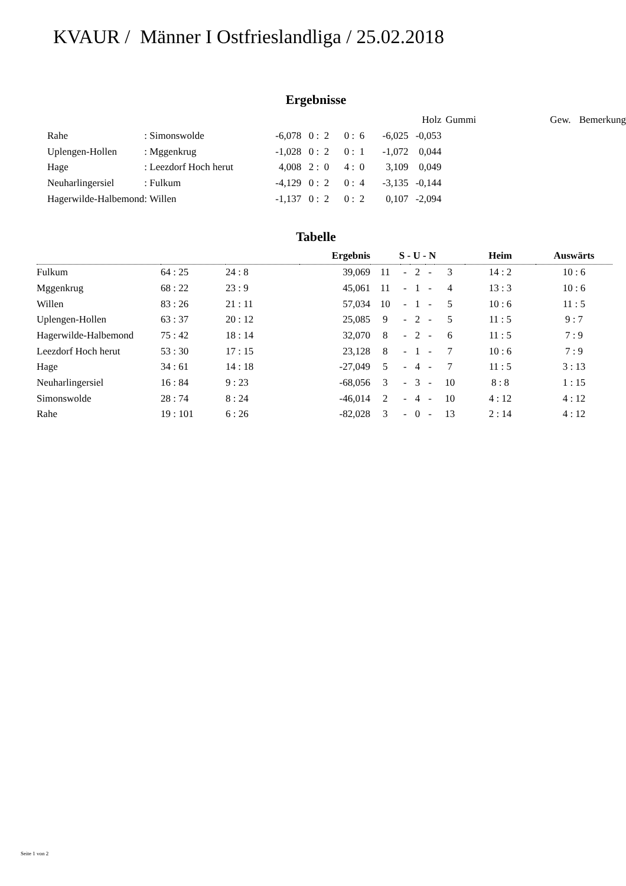KVAUR / Männer I Ostfriesland­liga / 25.02.2018
Ergebnisse
| | | | | | | Holz | Gummi | Gew. | Bemerkung |
| Rahe | : Simonswolde | -6,078 | 0 : 2 | 0 : 6 | -6,025 | -0,053 | | | |
| Uplengen-Hollen | : Mggenkrug | -1,028 | 0 : 2 | 0 : 1 | -1,072 | 0,044 | | | |
| Hage | : Leezdorf Hoch herut | 4,008 | 2 : 0 | 4 : 0 | 3,109 | 0,049 | | | |
| Neuharlingersiel | : Fulkum | -4,129 | 0 : 2 | 0 : 4 | -3,135 | -0,144 | | | |
| Hagerwilde-Halbemond | : Willen | -1,137 | 0 : 2 | 0 : 2 | 0,107 | -2,094 | | | |
Tabelle
| | | | Ergebnis | S - U - N | | | | | Heim | Auswärts |
| Fulkum | 64 : 25 | 24 : 8 | 39,069 | 11 | - | 2 | - | 3 | 14 : 2 | 10 : 6 |
| Mggenkrug | 68 : 22 | 23 : 9 | 45,061 | 11 | - | 1 | - | 4 | 13 : 3 | 10 : 6 |
| Willen | 83 : 26 | 21 : 11 | 57,034 | 10 | - | 1 | - | 5 | 10 : 6 | 11 : 5 |
| Uplengen-Hollen | 63 : 37 | 20 : 12 | 25,085 | 9 | - | 2 | - | 5 | 11 : 5 | 9 : 7 |
| Hagerwilde-Halbemond | 75 : 42 | 18 : 14 | 32,070 | 8 | - | 2 | - | 6 | 11 : 5 | 7 : 9 |
| Leezdorf Hoch herut | 53 : 30 | 17 : 15 | 23,128 | 8 | - | 1 | - | 7 | 10 : 6 | 7 : 9 |
| Hage | 34 : 61 | 14 : 18 | -27,049 | 5 | - | 4 | - | 7 | 11 : 5 | 3 : 13 |
| Neuharlingersiel | 16 : 84 | 9 : 23 | -68,056 | 3 | - | 3 | - | 10 | 8 : 8 | 1 : 15 |
| Simonswolde | 28 : 74 | 8 : 24 | -46,014 | 2 | - | 4 | - | 10 | 4 : 12 | 4 : 12 |
| Rahe | 19 : 101 | 6 : 26 | -82,028 | 3 | - | 0 | - | 13 | 2 : 14 | 4 : 12 |
Seite 1 von 2